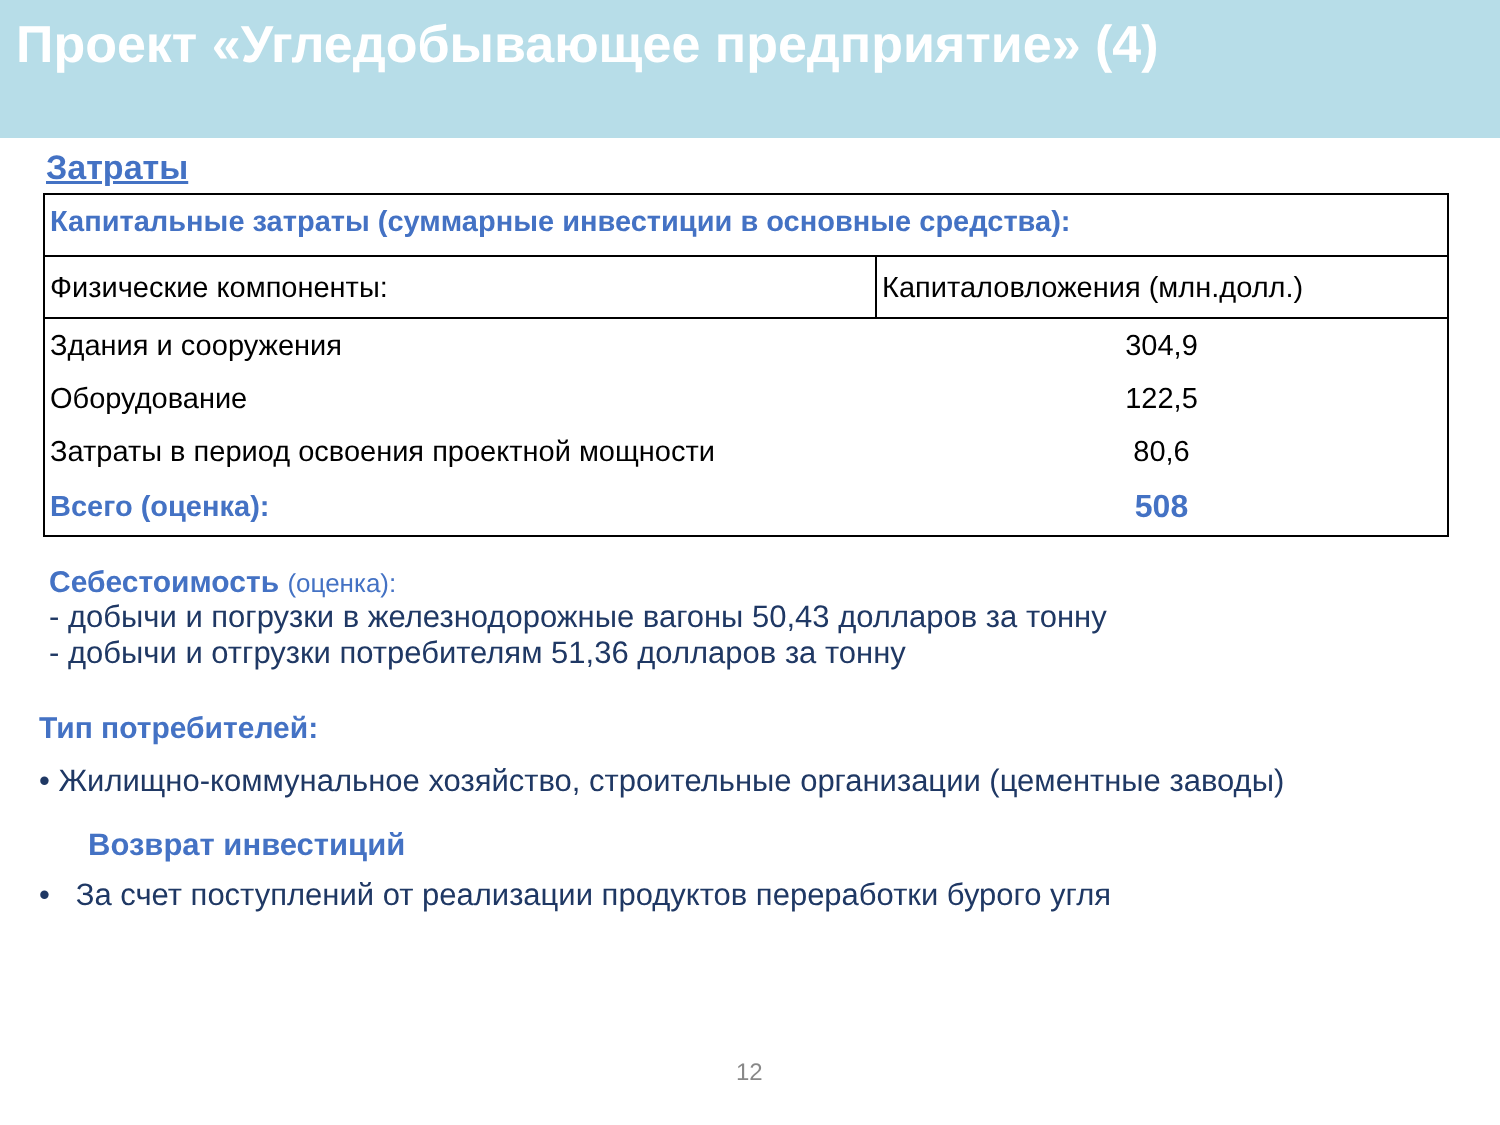Проект «Угледобывающее предприятие» (4)
Затраты
| Капитальные затраты (суммарные инвестиции в основные средства): | |
| --- | --- |
| Физические компоненты: | Капиталовложения (млн.долл.) |
| Здания и сооружения | 304,9 |
| Оборудование | 122,5 |
| Затраты в период освоения проектной мощности | 80,6 |
| Всего (оценка): | 508 |
Себестоимость (оценка):
- добычи и погрузки в железнодорожные вагоны 50,43 долларов за тонну
- добычи и отгрузки потребителям 51,36 долларов за тонну
Тип потребителей:
• Жилищно-коммунальное хозяйство, строительные организации (цементные заводы)
Возврат инвестиций
• За счет поступлений от реализации продуктов переработки бурого угля
12